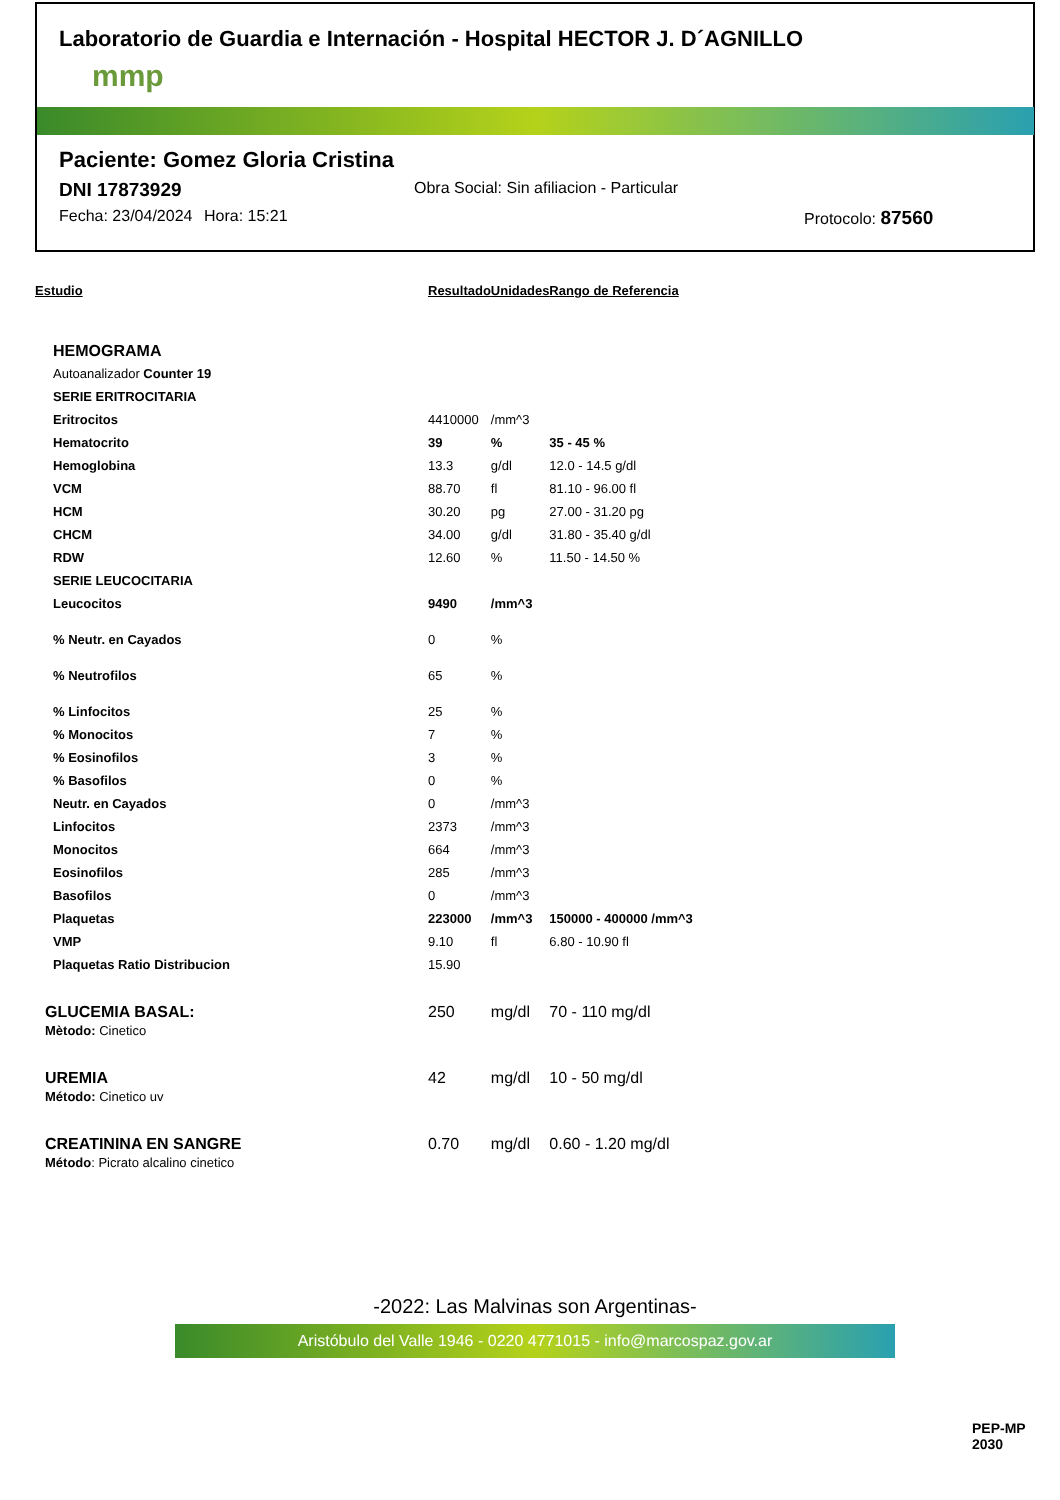Laboratorio de Guardia e Internación - Hospital HECTOR J. D´AGNILLO
mmp
Paciente: Gomez Gloria Cristina
DNI 17873929 Obra Social: Sin afiliacion - Particular
Fecha: 23/04/2024 Hora: 15:21 Protocolo: 87560
| Estudio | Resultado | Unidades | Rango de Referencia |
| --- | --- | --- | --- |
| HEMOGRAMA | | | |
| Autoanalizador Counter 19 | | | |
| SERIE ERITROCITARIA | | | |
| Eritrocitos | 4410000 | /mm^3 | |
| Hematocrito | 39 | % | 35 - 45 % |
| Hemoglobina | 13.3 | g/dl | 12.0 - 14.5 g/dl |
| VCM | 88.70 | fl | 81.10 - 96.00 fl |
| HCM | 30.20 | pg | 27.00 - 31.20 pg |
| CHCM | 34.00 | g/dl | 31.80 - 35.40 g/dl |
| RDW | 12.60 | % | 11.50 - 14.50 % |
| SERIE LEUCOCITARIA | | | |
| Leucocitos | 9490 | /mm^3 | |
| % Neutr. en Cayados | 0 | % | |
| % Neutrofilos | 65 | % | |
| % Linfocitos | 25 | % | |
| % Monocitos | 7 | % | |
| % Eosinofilos | 3 | % | |
| % Basofilos | 0 | % | |
| Neutr. en Cayados | 0 | /mm^3 | |
| Linfocitos | 2373 | /mm^3 | |
| Monocitos | 664 | /mm^3 | |
| Eosinofilos | 285 | /mm^3 | |
| Basofilos | 0 | /mm^3 | |
| Plaquetas | 223000 | /mm^3 | 150000 - 400000 /mm^3 |
| VMP | 9.10 | fl | 6.80 - 10.90 fl |
| Plaquetas Ratio Distribucion | 15.90 | | |
| GLUCEMIA BASAL: Mètodo: Cinetico | 250 | mg/dl | 70 - 110 mg/dl |
| UREMIA Método: Cinetico uv | 42 | mg/dl | 10 - 50 mg/dl |
| CREATININA EN SANGRE Método : Picrato alcalino cinetico | 0.70 | mg/dl | 0.60 - 1.20 mg/dl |
-2022: Las Malvinas son Argentinas-
Aristóbulo del Valle 1946 - 0220 4771015 - info@marcospaz.gov.ar
PEP-MP 2030